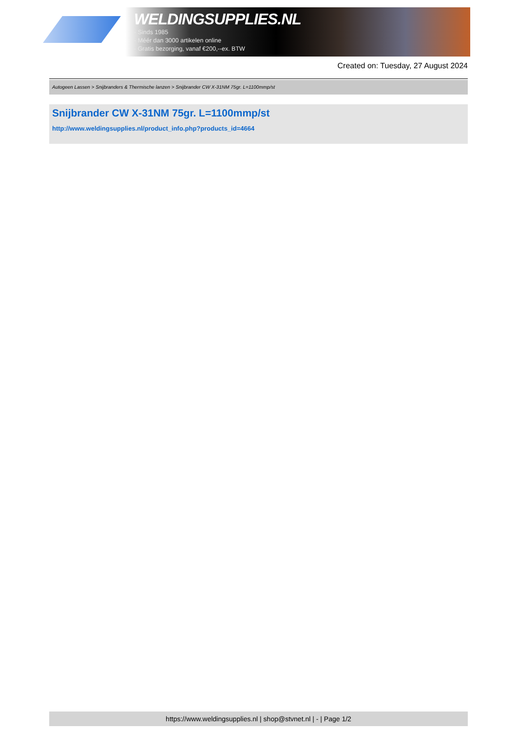WELDINGSUPPLIES.NL
- Sinds 1985
- Méér dan 3000 artikelen online
- Gratis bezorging, vanaf €200,--ex. BTW
Created on: Tuesday, 27 August 2024
Autogeen Lassen > Snijbranders & Thermische lanzen > Snijbrander CW X-31NM 75gr. L=1100mmp/st
Snijbrander CW X-31NM 75gr. L=1100mmp/st
http://www.weldingsupplies.nl/product_info.php?products_id=4664
https://www.weldingsupplies.nl | shop@stvnet.nl | - | Page 1/2